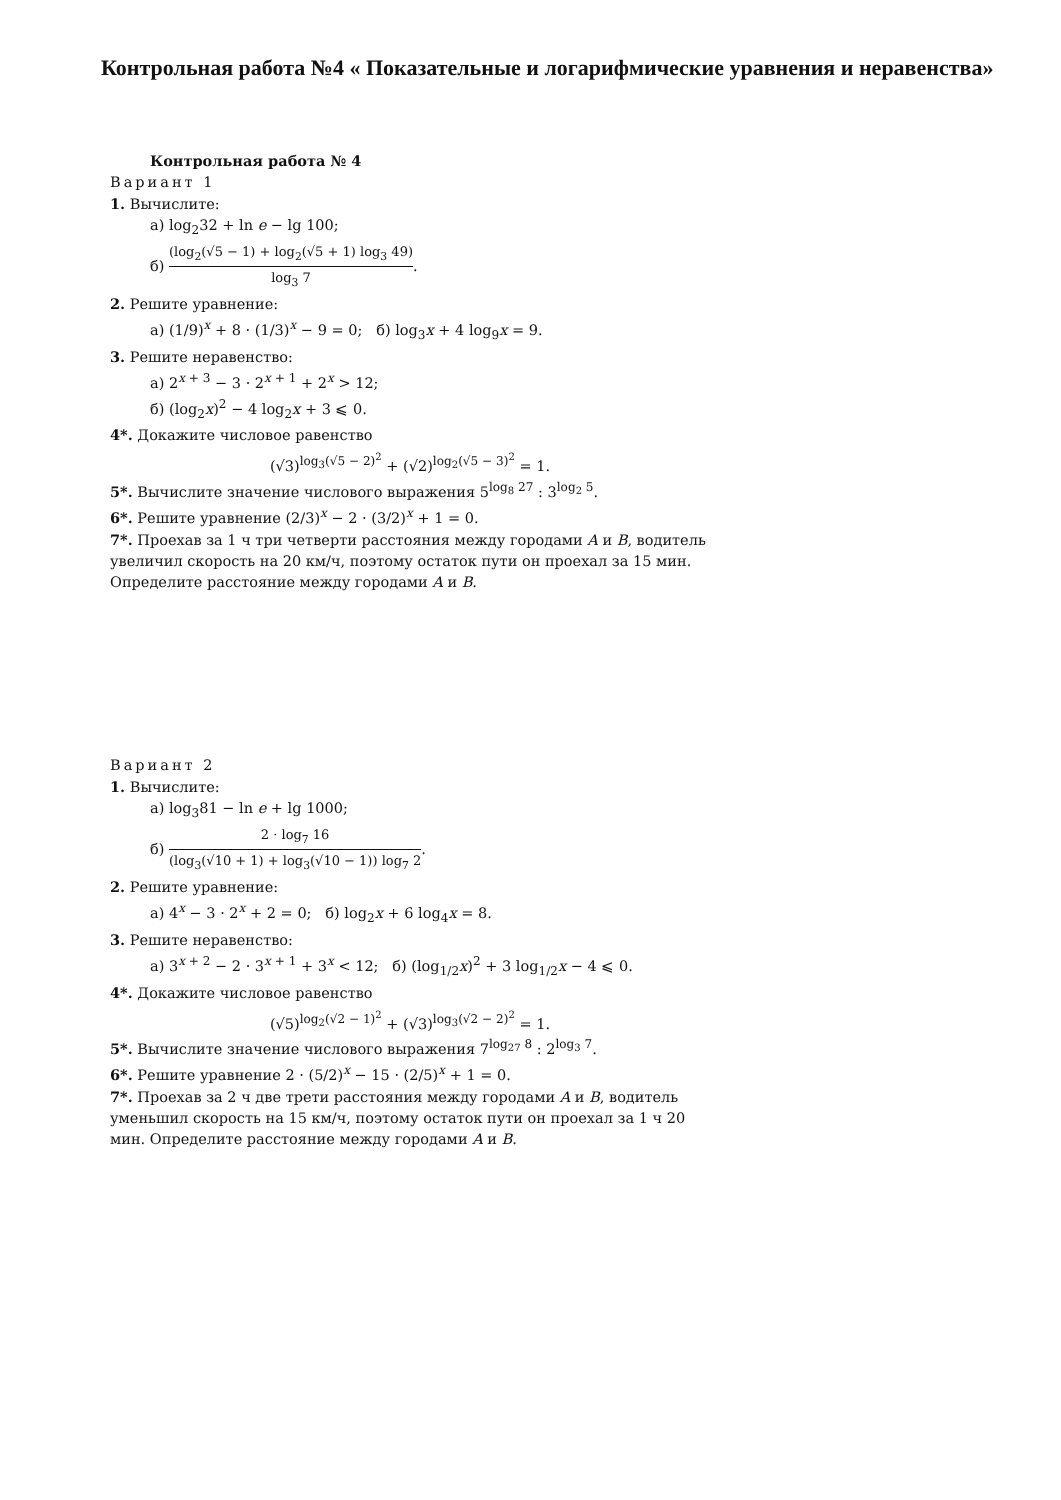Контрольная работа №4 « Показательные и логарифмические уравнения и неравенства»
Контрольная работа № 4
Вариант 1
1. Вычислите:
а) log<sub>2</sub>32 + ln e − lg 100;
б) (log<sub>2</sub>(√5 − 1) + log<sub>2</sub>(√5 + 1) log<sub>3</sub> 49) log<sub>3</sub> 7.
2. Решите уравнение:
а) (1/9)<sup>x</sup> + 8 · (1/3)<sup>x</sup> − 9 = 0; б) log<sub>3</sub>x + 4 log<sub>9</sub>x = 9.
3. Решите неравенство:
а) 2<sup>x + 3</sup> − 3 · 2<sup>x + 1</sup> + 2<sup>x</sup> > 12;
б) (log<sub>2</sub>x)<sup>2</sup> − 4 log<sub>2</sub>x + 3 ⩽ 0.
4*. Докажите числовое равенство
(√3)<sup>log<sub>3</sub>(√5 − 2)<sup>2</sup></sup> + (√2)<sup>log<sub>2</sub>(√5 − 3)<sup>2</sup></sup> = 1.
5*. Вычислите значение числового выражения 5<sup>log<sub>8</sub> 27</sup> : 3<sup>log<sub>2</sub> 5</sup>.
6*. Решите уравнение (2/3)<sup>x</sup> − 2 · (3/2)<sup>x</sup> + 1 = 0.
7*. Проехав за 1 ч три четверти расстояния между городами A и B, водитель увеличил скорость на 20 км/ч, поэтому остаток пути он проехал за 15 мин. Определите расстояние между городами A и B.
Вариант 2
1. Вычислите:
а) log<sub>3</sub>81 − ln e + lg 1000;
б) 2 · log<sub>7</sub> 16 (log<sub>3</sub>(√10 + 1) + log<sub>3</sub>(√10 − 1)) log<sub>7</sub> 2.
2. Решите уравнение:
а) 4<sup>x</sup> − 3 · 2<sup>x</sup> + 2 = 0; б) log<sub>2</sub>x + 6 log<sub>4</sub>x = 8.
3. Решите неравенство:
а) 3<sup>x + 2</sup> − 2 · 3<sup>x + 1</sup> + 3<sup>x</sup> < 12; б) (log<sub>1/2</sub>x)<sup>2</sup> + 3 log<sub>1/2</sub>x − 4 ⩽ 0.
4*. Докажите числовое равенство
(√5)<sup>log<sub>2</sub>(√2 − 1)<sup>2</sup></sup> + (√3)<sup>log<sub>3</sub>(√2 − 2)<sup>2</sup></sup> = 1.
5*. Вычислите значение числового выражения 7<sup>log<sub>27</sub> 8</sup> : 2<sup>log<sub>3</sub> 7</sup>.
6*. Решите уравнение 2 · (5/2)<sup>x</sup> − 15 · (2/5)<sup>x</sup> + 1 = 0.
7*. Проехав за 2 ч две трети расстояния между городами A и B, водитель уменьшил скорость на 15 км/ч, поэтому остаток пути он проехал за 1 ч 20 мин. Определите расстояние между городами A и B.